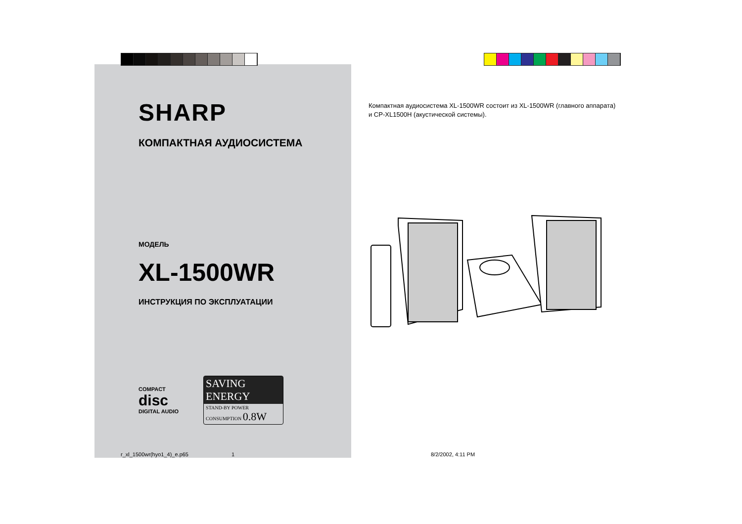SHARP
КОМПАКТНАЯ АУДИОСИСТЕМА
МОДЕЛЬ
XL-1500WR
ИНСТРУКЦИЯ ПО ЭКСПЛУАТАЦИИ
COMPACT
disc
DIGITAL AUDIO
SAVING ENERGY
STAND-BY POWER CONSUMPTION 0.8W
Компактная аудиосистема XL-1500WR состоит из XL-1500WR (главного аппарата) и CP-XL1500H (акустической системы).
r_xl_1500wr(hyo1_4)_e.p65 1 8/2/2002, 4:11 PM